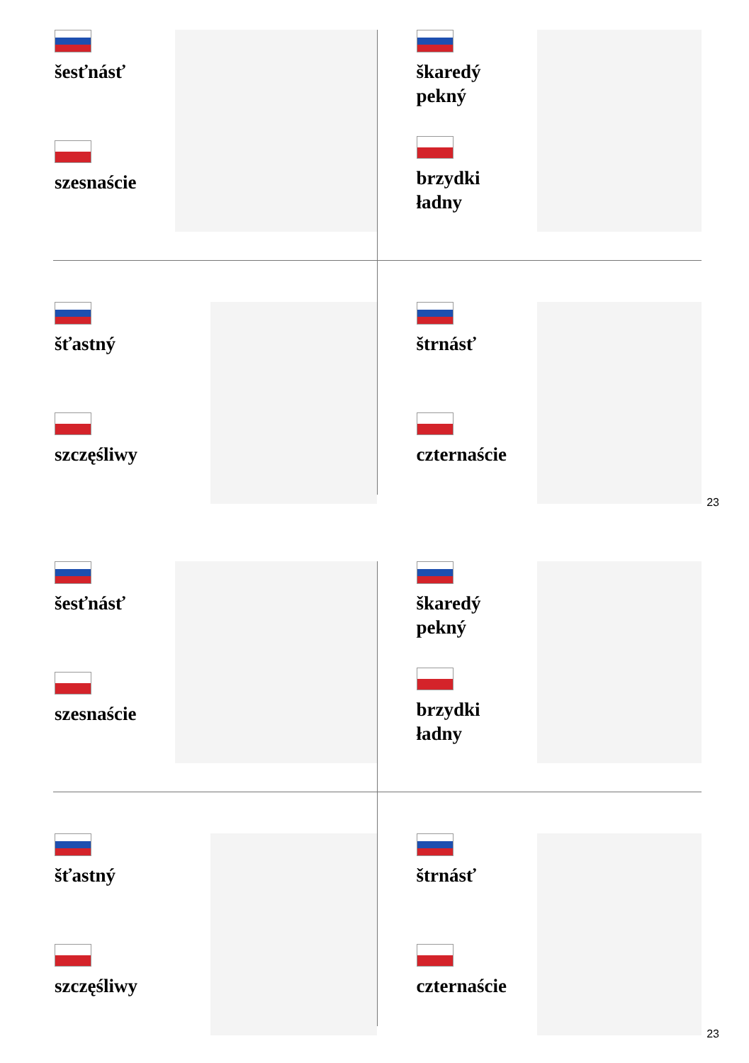šesťnásť
szesnaście
škaredý
pekný
brzydki
ładny
šťastný
szczęśliwy
štrnásť
czternaście
23
šesťnásť
szesnaście
škaredý
pekný
brzydki
ładny
šťastný
szczęśliwy
štrnásť
czternaście
23